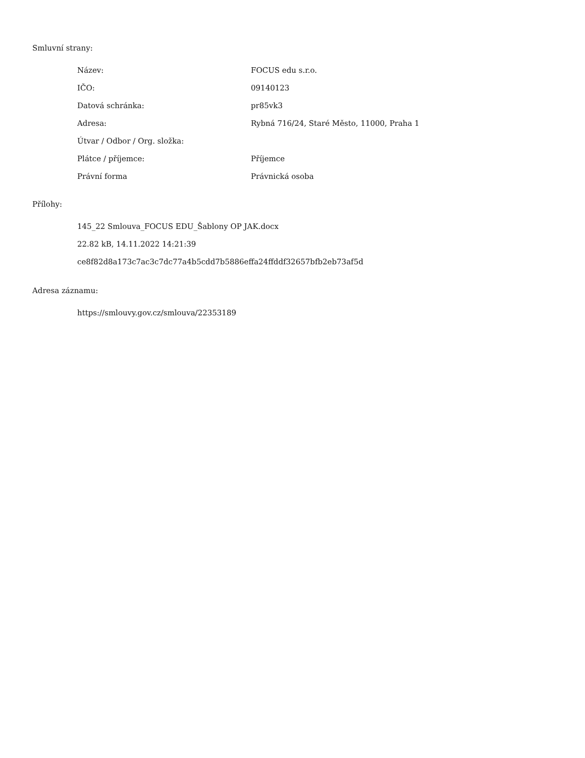Smluvní strany:
| Název: | FOCUS edu s.r.o. |
| IČO: | 09140123 |
| Datová schránka: | pr85vk3 |
| Adresa: | Rybná 716/24, Staré Město, 11000, Praha 1 |
| Útvar / Odbor / Org. složka: | |
| Plátce / příjemce: | Příjemce |
| Právní forma | Právnická osoba |
Přílohy:
145_22 Smlouva_FOCUS EDU_Šablony OP JAK.docx
22.82 kB, 14.11.2022 14:21:39
ce8f82d8a173c7ac3c7dc77a4b5cdd7b5886effa24ffddf32657bfb2eb73af5d
Adresa záznamu:
https://smlouvy.gov.cz/smlouva/22353189